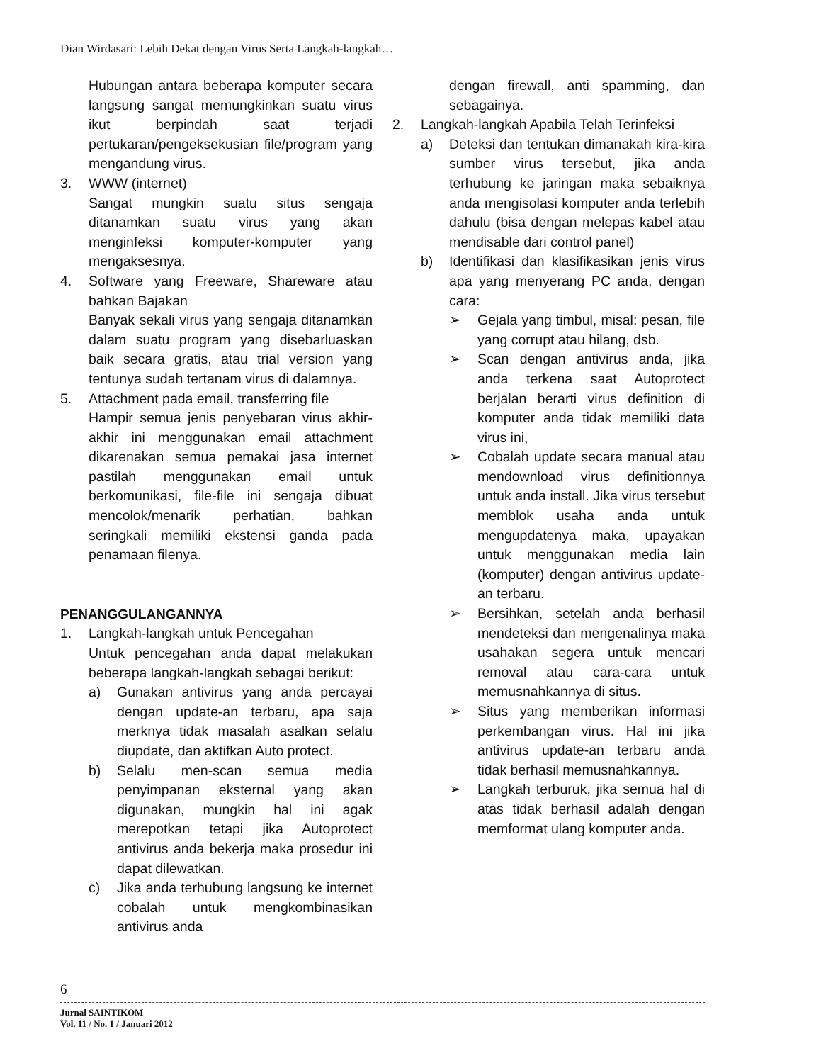Dian Wirdasari: Lebih Dekat dengan Virus Serta Langkah-langkah…
Hubungan antara beberapa komputer secara langsung sangat memungkinkan suatu virus ikut berpindah saat terjadi pertukaran/pengeksekusian file/program yang mengandung virus.
3. WWW (internet)
Sangat mungkin suatu situs sengaja ditanamkan suatu virus yang akan menginfeksi komputer-komputer yang mengaksesnya.
4. Software yang Freeware, Shareware atau bahkan Bajakan
Banyak sekali virus yang sengaja ditanamkan dalam suatu program yang disebarluaskan baik secara gratis, atau trial version yang tentunya sudah tertanam virus di dalamnya.
5. Attachment pada email, transferring file
Hampir semua jenis penyebaran virus akhir-akhir ini menggunakan email attachment dikarenakan semua pemakai jasa internet pastilah menggunakan email untuk berkomunikasi, file-file ini sengaja dibuat mencolok/menarik perhatian, bahkan seringkali memiliki ekstensi ganda pada penamaan filenya.
PENANGGULANGANNYA
1. Langkah-langkah untuk Pencegahan
Untuk pencegahan anda dapat melakukan beberapa langkah-langkah sebagai berikut:
a) Gunakan antivirus yang anda percayai dengan update-an terbaru, apa saja merknya tidak masalah asalkan selalu diupdate, dan aktifkan Auto protect.
b) Selalu men-scan semua media penyimpanan eksternal yang akan digunakan, mungkin hal ini agak merepotkan tetapi jika Autoprotect antivirus anda bekerja maka prosedur ini dapat dilewatkan.
c) Jika anda terhubung langsung ke internet cobalah untuk mengkombinasikan antivirus anda
dengan firewall, anti spamming, dan sebagainya.
2. Langkah-langkah Apabila Telah Terinfeksi
a) Deteksi dan tentukan dimanakah kira-kira sumber virus tersebut, jika anda terhubung ke jaringan maka sebaiknya anda mengisolasi komputer anda terlebih dahulu (bisa dengan melepas kabel atau mendisable dari control panel)
b) Identifikasi dan klasifikasikan jenis virus apa yang menyerang PC anda, dengan cara:
➢ Gejala yang timbul, misal: pesan, file yang corrupt atau hilang, dsb.
➢ Scan dengan antivirus anda, jika anda terkena saat Autoprotect berjalan berarti virus definition di komputer anda tidak memiliki data virus ini,
➢ Cobalah update secara manual atau mendownload virus definitionnya untuk anda install. Jika virus tersebut memblok usaha anda untuk mengupdatenya maka, upayakan untuk menggunakan media lain (komputer) dengan antivirus update-an terbaru.
➢ Bersihkan, setelah anda berhasil mendeteksi dan mengenalinya maka usahakan segera untuk mencari removal atau cara-cara untuk memusnahkannya di situs.
➢ Situs yang memberikan informasi perkembangan virus. Hal ini jika antivirus update-an terbaru anda tidak berhasil memusnahkannya.
➢ Langkah terburuk, jika semua hal di atas tidak berhasil adalah dengan memformat ulang komputer anda.
6
Jurnal SAINTIKOM
Vol. 11 / No. 1 / Januari 2012